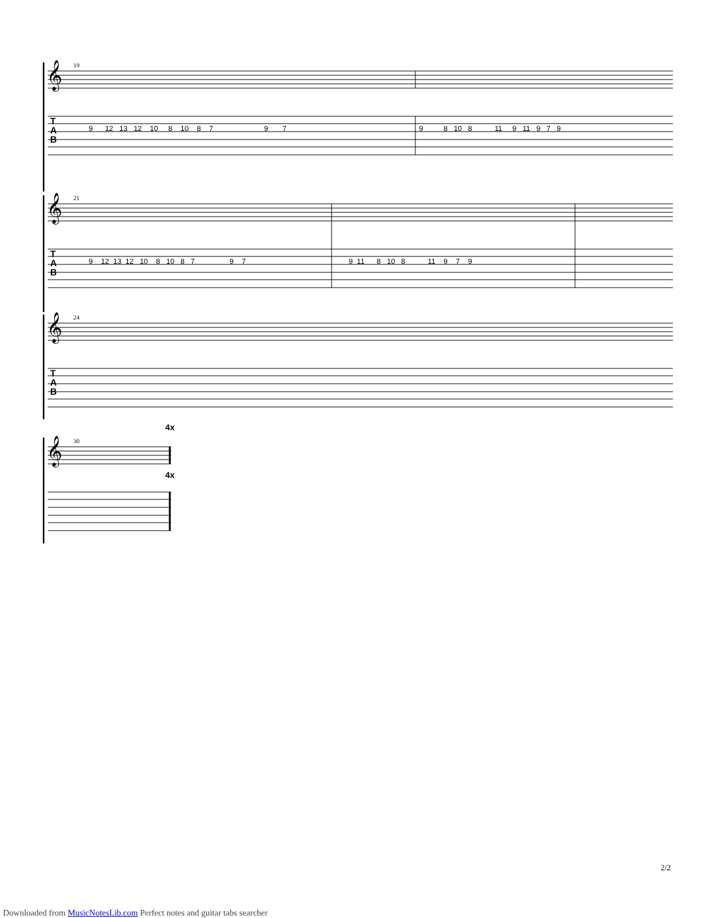19
𝄞
T
A
B
9 12 13 12 10 8 10 8 7 9 7
9 8 10 8 11 9 11 9 7 9
21
𝄞
T
A
B
9 12 13 12 10 8 10 8 7 9 7
9 11 8 10 8 11 9 7 9
24
𝄞
T
A
B
4x
4x
30
𝄞
2/2
Downloaded from MusicNotesLib.com Perfect notes and guitar tabs searcher